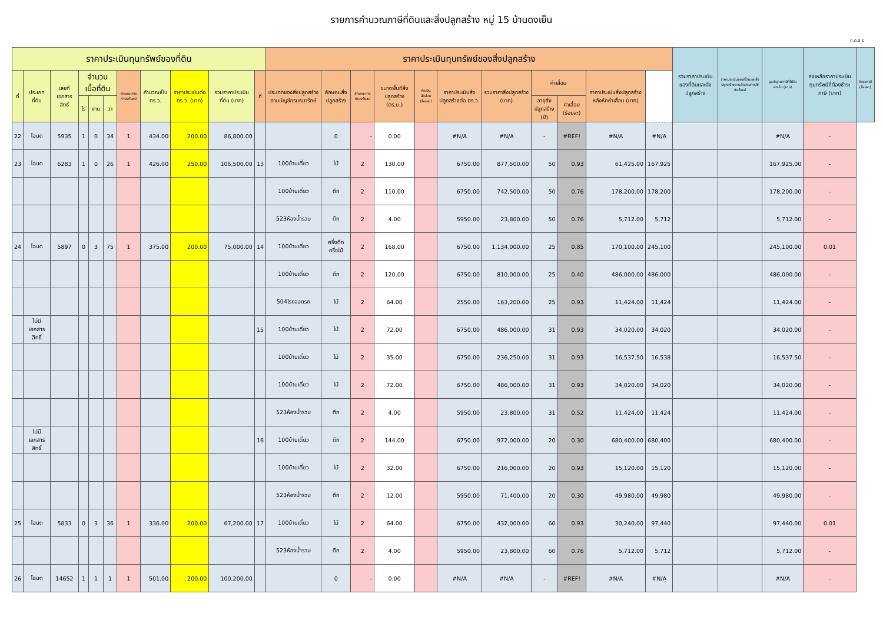รายการคำนวณภาษีที่ดินและสิ่งปลูกสร้าง หมู่ 15 บ้านดงเย็น
ภ.ด.ส.1
| ราคาประเมินทุนทรัพย์ของที่ดิน | | | | | | | | | | | ราคาประเมินทุนทรัพย์ของสิ่งปลูกสร้าง | | | | | | | | | | | รวมราคาประเมินของที่ดินและสิ่งปลูกสร้าง | ราคาประเมินของที่ดินและสิ่งปลูกสร้างตามสัดส่วนการใช้ประโยชน์ | มูลค่าฐานภาษีที่ได้รับยกเว้น (บาท) | คงเหลือราคาประเมินทุนทรัพย์ที่ต้องชำระภาษี (บาท) | อัตราภาษี (ร้อยละ) |
| --- | --- | --- | --- | --- | --- | --- | --- | --- | --- | --- | --- | --- | --- | --- | --- | --- | --- | --- | --- | --- | --- | --- | --- | --- | --- | --- |
| ที่ | ประเภทที่ดิน | เลขที่เอกสารสิทธิ์ | จำนวนเนื้อที่ดิน | | | ลักษณะการทำประโยชน์ | คำนวณเป็น ตร.ว. | ราคาประเมินต่อ ตร.ว. (บาท) | รวมราคาประเมินที่ดิน (บาท) | ที่ | ประเภทของสิ่งปลูกสร้างตามบัญชีกรมธนารักษ์ | ลักษณะสิ่งปลูกสร้าง | ลักษณะการทำประโยชน์ | ขนาดพื้นที่สิ่งปลูกสร้าง (ตร.ม.) | คิดเป็นสัดส่วน (ร้อยละ) | ราคาประเมินสิ่งปลูกสร้างต่อ ตร.ว. | รวมราคาสิ่งปลูกสร้าง (บาท) | ค่าเสื่อม | | ราคาประเมินสิ่งปลูกสร้างหลังหักค่าเสื่อม (บาท) | | | | | | |
| | | | ไร่ | งาน | วา | | | | | | | | | | | | | อายุสิ่งปลูกสร้าง (ปี) | ค่าเสื่อม (ร้อยละ) | | | | | | | |
| 22 | โฉนด | 5935 | 1 | 0 | 34 | 1 | 434.00 | 200.00 | 86,800.00 | | | 0 | - | 0.00 | | #N/A | #N/A | - | #REF! | #N/A | #N/A | | | #N/A | - | |
| 23 | โฉนด | 6283 | 1 | 0 | 26 | 1 | 426.00 | 250.00 | 106,500.00 | 13 | 100บ้านเดี่ยว | ไม้ | 2 | 130.00 | | 6750.00 | 877,500.00 | 50 | 0.93 | 61,425.00 | 167,925 | | | 167,925.00 | - | |
| | | | | | | | | | | | 100บ้านเดี่ยว | ตึก | 2 | 110.00 | | 6750.00 | 742,500.00 | 50 | 0.76 | 178,200.00 | 178,200 | | | 178,200.00 | - | |
| | | | | | | | | | | | 523ห้องน้ำรวม | ตึก | 2 | 4.00 | | 5950.00 | 23,800.00 | 50 | 0.76 | 5,712.00 | 5,712 | | | 5,712.00 | - | |
| 24 | โฉนด | 5897 | 0 | 3 | 75 | 1 | 375.00 | 200.00 | 75,000.00 | 14 | 100บ้านเดี่ยว | ครึ่งตึก ครึ่งไม้ | 2 | 168.00 | | 6750.00 | 1,134,000.00 | 25 | 0.85 | 170,100.00 | 245,100 | | | 245,100.00 | 0.01 | |
| | | | | | | | | | | | 100บ้านเดี่ยว | ตึก | 2 | 120.00 | | 6750.00 | 810,000.00 | 25 | 0.40 | 486,000.00 | 486,000 | | | 486,000.00 | - | |
| | | | | | | | | | | | 504โรงจอดรถ | ไม้ | 2 | 64.00 | | 2550.00 | 163,200.00 | 25 | 0.93 | 11,424.00 | 11,424 | | | 11,424.00 | - | |
| | ไม่มีเอกสารสิทธิ์ | | | | | | | | | 15 | 100บ้านเดี่ยว | ไม้ | 2 | 72.00 | | 6750.00 | 486,000.00 | 31 | 0.93 | 34,020.00 | 34,020 | | | 34,020.00 | - | |
| | | | | | | | | | | | 100บ้านเดี่ยว | ไม้ | 2 | 35.00 | | 6750.00 | 236,250.00 | 31 | 0.93 | 16,537.50 | 16,538 | | | 16,537.50 | - | |
| | | | | | | | | | | | 100บ้านเดี่ยว | ไม้ | 2 | 72.00 | | 6750.00 | 486,000.00 | 31 | 0.93 | 34,020.00 | 34,020 | | | 34,020.00 | - | |
| | | | | | | | | | | | 523ห้องน้ำรวม | ตึก | 2 | 4.00 | | 5950.00 | 23,800.00 | 31 | 0.52 | 11,424.00 | 11,424 | | | 11,424.00 | - | |
| | ไม่มีเอกสารสิทธิ์ | | | | | | | | | 16 | 100บ้านเดี่ยว | ตึก | 2 | 144.00 | | 6750.00 | 972,000.00 | 20 | 0.30 | 680,400.00 | 680,400 | | | 680,400.00 | - | |
| | | | | | | | | | | | 100บ้านเดี่ยว | ไม้ | 2 | 32.00 | | 6750.00 | 216,000.00 | 20 | 0.93 | 15,120.00 | 15,120 | | | 15,120.00 | - | |
| | | | | | | | | | | | 523ห้องน้ำรวม | ตึก | 2 | 12.00 | | 5950.00 | 71,400.00 | 20 | 0.30 | 49,980.00 | 49,980 | | | 49,980.00 | - | |
| 25 | โฉนด | 5833 | 0 | 3 | 36 | 1 | 336.00 | 200.00 | 67,200.00 | 17 | 100บ้านเดี่ยว | ไม้ | 2 | 64.00 | | 6750.00 | 432,000.00 | 60 | 0.93 | 30,240.00 | 97,440 | | | 97,440.00 | 0.01 | |
| | | | | | | | | | | | 523ห้องน้ำรวม | ตึก | 2 | 4.00 | | 5950.00 | 23,800.00 | 60 | 0.76 | 5,712.00 | 5,712 | | | 5,712.00 | - | |
| 26 | โฉนด | 14652 | 1 | 1 | 1 | 1 | 501.00 | 200.00 | 100,200.00 | | | 0 | - | 0.00 | | #N/A | #N/A | - | #REF! | #N/A | #N/A | | | #N/A | - | |